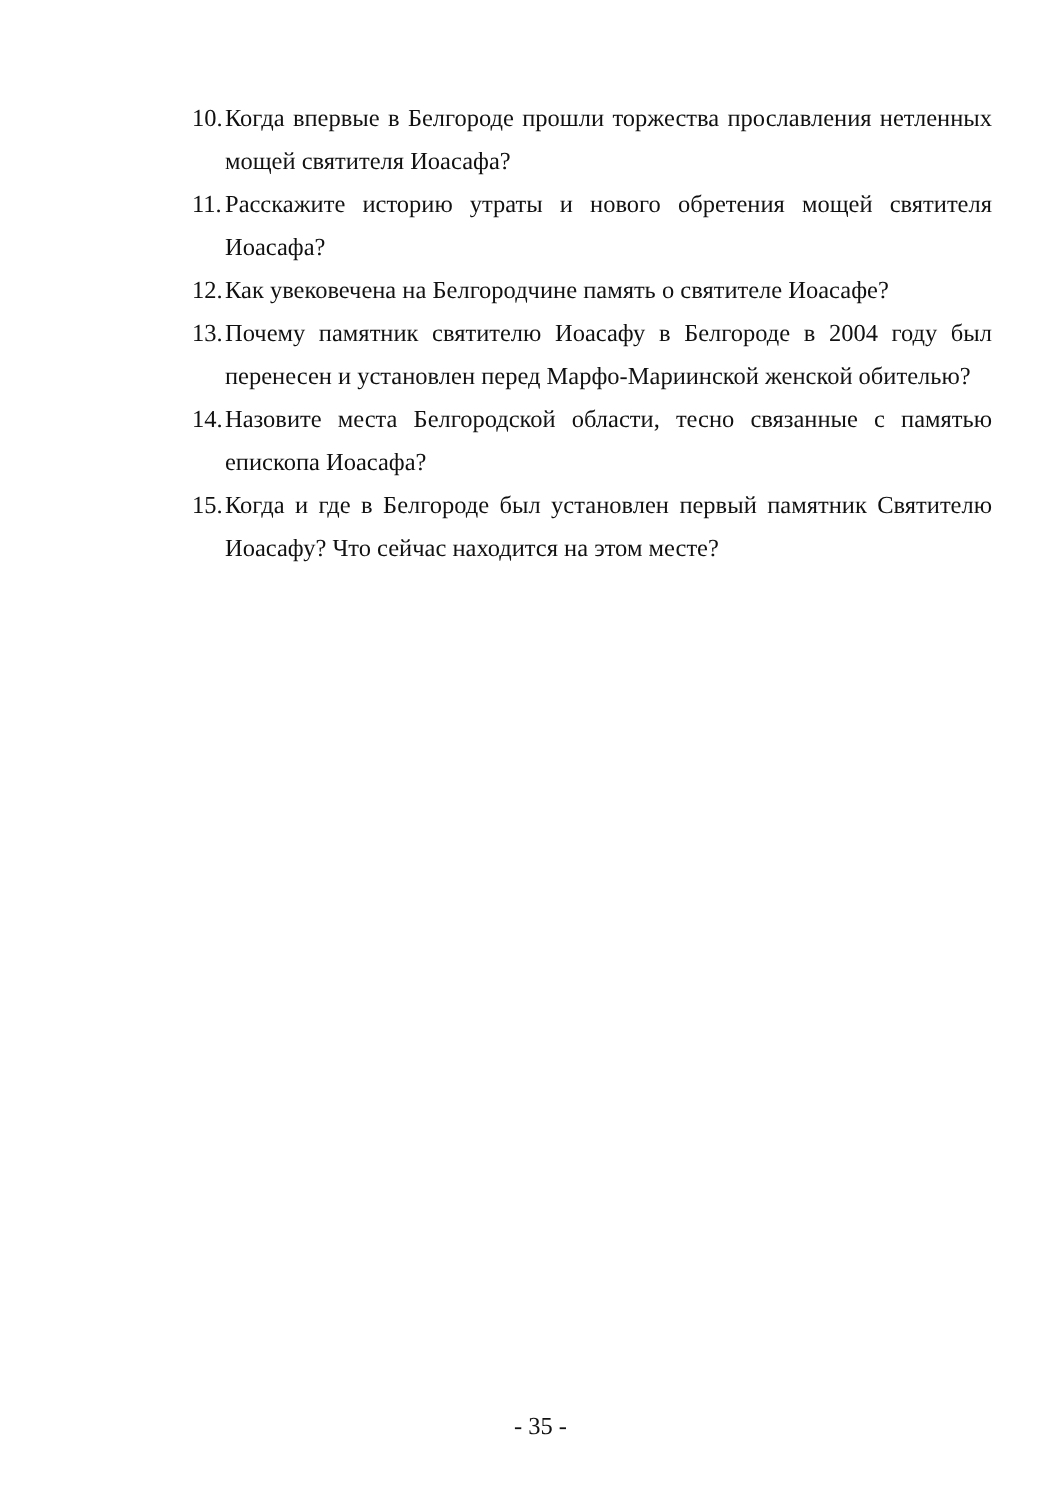10. Когда впервые в Белгороде прошли торжества прославления нетленных мощей святителя Иоасафа?
11. Расскажите историю утраты и нового обретения мощей святителя Иоасафа?
12. Как увековечена на Белгородчине память о святителе Иоасафе?
13. Почему памятник святителю Иоасафу в Белгороде в 2004 году был перенесен и установлен перед Марфо-Мариинской женской обителью?
14. Назовите места Белгородской области, тесно связанные с памятью епископа Иоасафа?
15. Когда и где в Белгороде был установлен первый памятник Святителю Иоасафу? Что сейчас находится на этом месте?
- 35 -